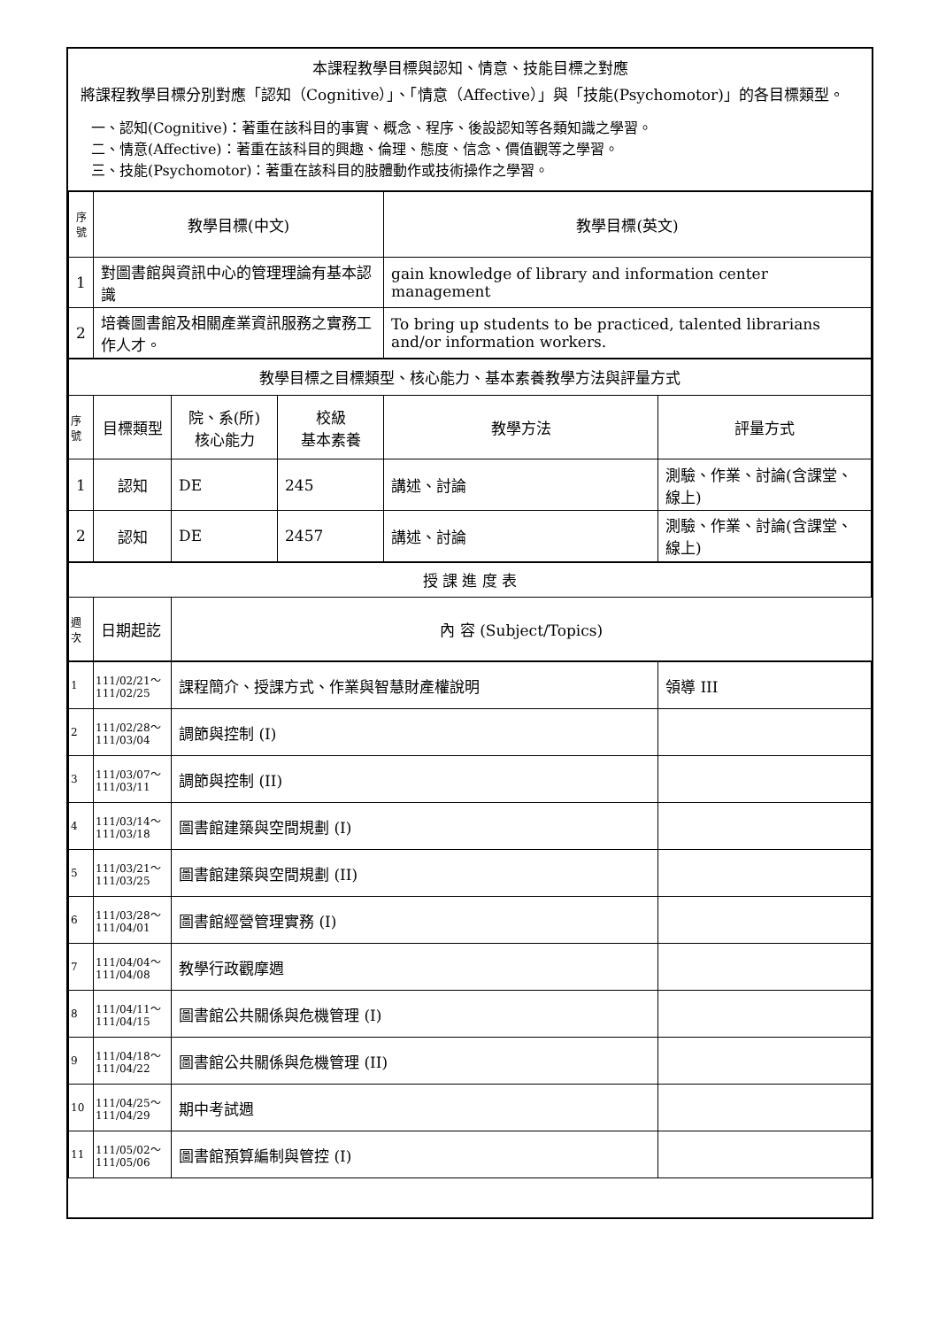本課程教學目標與認知、情意、技能目標之對應
將課程教學目標分別對應「認知（Cognitive）」、「情意（Affective）」與「技能(Psychomotor)」的各目標類型。
一、認知(Cognitive)：著重在該科目的事實、概念、程序、後設認知等各類知識之學習。
二、情意(Affective)：著重在該科目的興趣、倫理、態度、信念、價值觀等之學習。
三、技能(Psychomotor)：著重在該科目的肢體動作或技術操作之學習。
| 序號 | 教學目標(中文) | | | 教學目標(英文) | |
| --- | --- | --- | --- | --- | --- |
| 1 | 對圖書館與資訊中心的管理理論有基本認識 | | | gain knowledge of library and information center management | |
| 2 | 培養圖書館及相關產業資訊服務之實務工作人才。 | | | To bring up students to be practiced, talented librarians and/or information workers. | |
| 教學目標之目標類型、核心能力、基本素養教學方法與評量方式 | | | | | |
| 序號 | 目標類型 | 院、系(所) 核心能力 | 校級 基本素養 | 教學方法 | 評量方式 |
| 1 | 認知 | DE | 245 | 講述、討論 | 測驗、作業、討論(含課堂、線上) |
| 2 | 認知 | DE | 2457 | 講述、討論 | 測驗、作業、討論(含課堂、線上) |
| 授 課 進 度 表 | | | | | |
| 週次 | 日期起訖 | 內 容 (Subject/Topics) | | | |
| 1 | 111/02/21～ 111/02/25 | 課程簡介、授課方式、作業與智慧財產權說明 | 領導 III |
| 2 | 111/02/28～ 111/03/04 | 調節與控制 (I) | |
| 3 | 111/03/07～ 111/03/11 | 調節與控制 (II) | |
| 4 | 111/03/14～ 111/03/18 | 圖書館建築與空間規劃 (I) | |
| 5 | 111/03/21～ 111/03/25 | 圖書館建築與空間規劃 (II) | |
| 6 | 111/03/28～ 111/04/01 | 圖書館經營管理實務 (I) | |
| 7 | 111/04/04～ 111/04/08 | 教學行政觀摩週 | |
| 8 | 111/04/11～ 111/04/15 | 圖書館公共關係與危機管理 (I) | |
| 9 | 111/04/18～ 111/04/22 | 圖書館公共關係與危機管理 (II) | |
| 10 | 111/04/25～ 111/04/29 | 期中考試週 | |
| 11 | 111/05/02～ 111/05/06 | 圖書館預算編制與管控 (I) | |